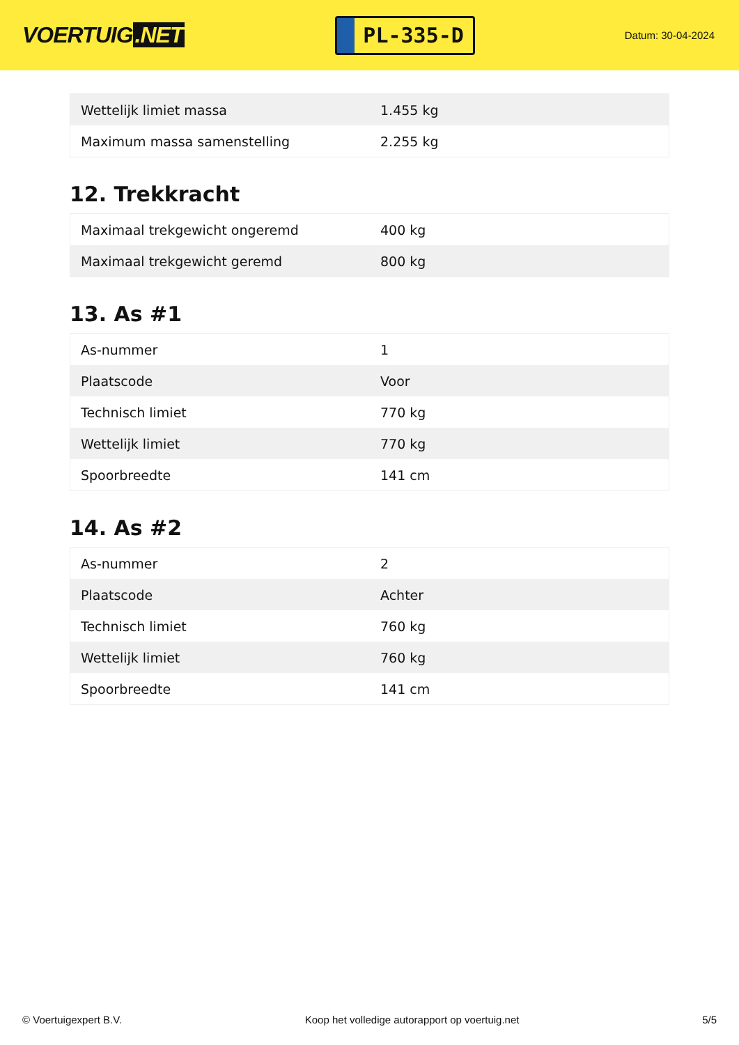VOERTUIG.NET
PL-335-D
Datum: 30-04-2024
| Wettelijk limiet massa | 1.455 kg |
| Maximum massa samenstelling | 2.255 kg |
12. Trekkracht
| Maximaal trekgewicht ongeremd | 400 kg |
| Maximaal trekgewicht geremd | 800 kg |
13. As #1
| As-nummer | 1 |
| Plaatscode | Voor |
| Technisch limiet | 770 kg |
| Wettelijk limiet | 770 kg |
| Spoorbreedte | 141 cm |
14. As #2
| As-nummer | 2 |
| Plaatscode | Achter |
| Technisch limiet | 760 kg |
| Wettelijk limiet | 760 kg |
| Spoorbreedte | 141 cm |
© Voertuigexpert B.V. Koop het volledige autorapport op voertuig.net 5/5